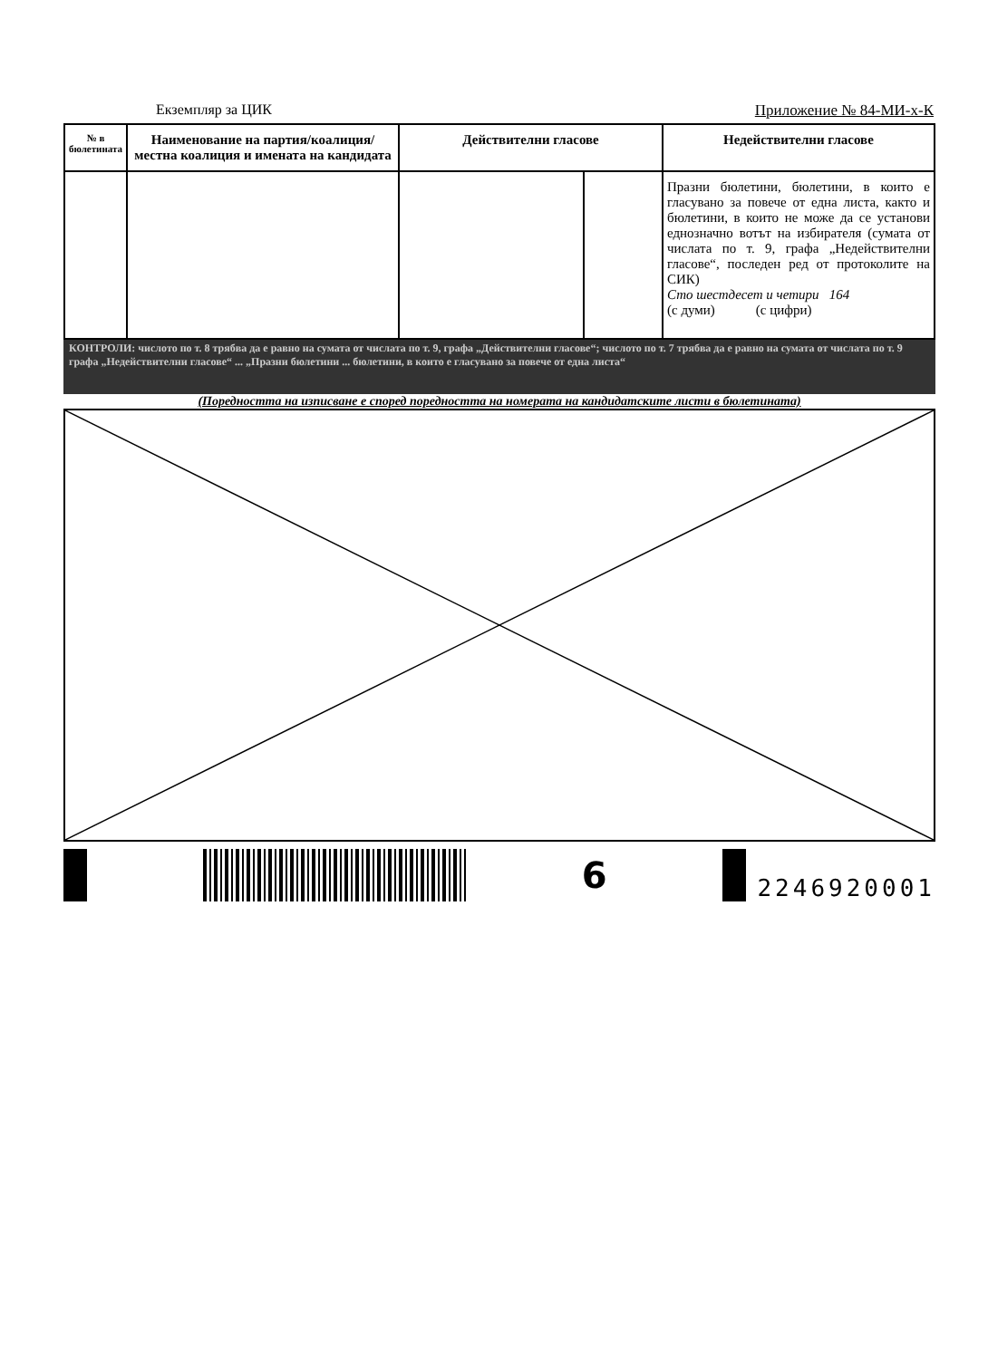Екземпляр за ЦИК Приложение № 84-МИ-х-К
| № в бюлетината | Наименование на партия/коалиция/местна коалиция и имената на кандидата | Действителни гласове | | Недействителни гласове |
| --- | --- | --- | --- | --- |
| | | | | Празни бюлетини, бюлетини, в които е гласувано за повече от една листа, както и бюлетини, в които не може да се установи еднозначно вотът на избирателя (сумата от числата по т. 9, графа „Недействителни гласове“, последен ред от протоколите на СИК) Сто шестдесет и четири 164 (с думи) (с цифри) |
КОНТРОЛИ: числото по т. 8 трябва да е равно на сумата от числата по т. 9, графа „Действителни гласове“; числото по т. 7 трябва да е равно на сумата от числата по т. 9 графа „Недействителни гласове“ ... „Празни бюлетини ... бюлетини, в които е гласувано за повече от една листа“
(Поредността на изписване е според поредността на номерата на кандидатските листи в бюлетината)
6
2246920001